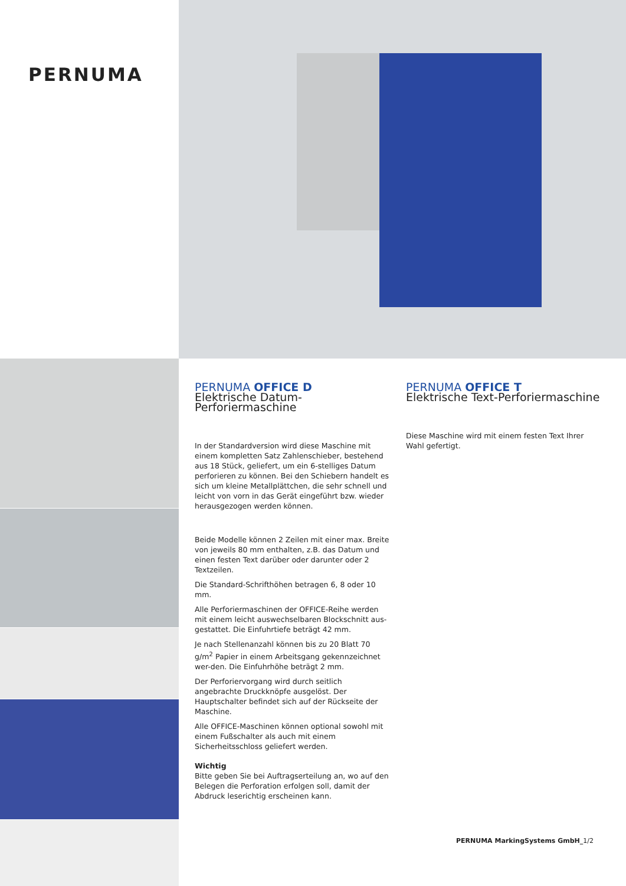PERNUMA
PERNUMA OFFICE D
Elektrische Datum-Perforiermaschine
In der Standardversion wird diese Maschine mit einem kompletten Satz Zahlenschieber, bestehend aus 18 Stück, geliefert, um ein 6-stelliges Datum perforieren zu können. Bei den Schiebern handelt es sich um kleine Metallplättchen, die sehr schnell und leicht von vorn in das Gerät eingeführt bzw. wieder herausgezogen werden können.
Beide Modelle können 2 Zeilen mit einer max. Breite von jeweils 80 mm enthalten, z.B. das Datum und einen festen Text darüber oder darunter oder 2 Textzeilen.
Die Standard-Schrifthöhen betragen 6, 8 oder 10 mm.
Alle Perforiermaschinen der OFFICE-Reihe werden mit einem leicht auswechselbaren Blockschnitt aus-gestattet. Die Einfuhrtiefe beträgt 42 mm.
Je nach Stellenanzahl können bis zu 20 Blatt 70 g/m<sup>2</sup> Papier in einem Arbeitsgang gekennzeichnet wer-den. Die Einfuhrhöhe beträgt 2 mm.
Der Perforiervorgang wird durch seitlich angebrachte Druckknöpfe ausgelöst. Der Hauptschalter befindet sich auf der Rückseite der Maschine.
Alle OFFICE-Maschinen können optional sowohl mit einem Fußschalter als auch mit einem Sicherheitsschloss geliefert werden.
Wichtig
Bitte geben Sie bei Auftragserteilung an, wo auf den Belegen die Perforation erfolgen soll, damit der Abdruck leserichtig erscheinen kann.
PERNUMA OFFICE T
Elektrische Text-Perforiermaschine
Diese Maschine wird mit einem festen Text Ihrer Wahl gefertigt.
PERNUMA MarkingSystems GmbH_1/2